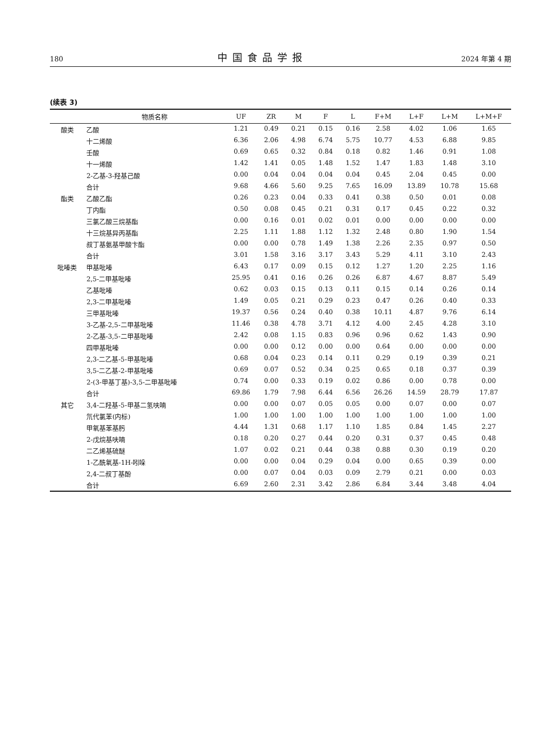180 中国食品学报 2024 年第 4 期
(续表 3)
| | 物质名称 | UF | ZR | M | F | L | F+M | L+F | L+M | L+M+F |
| --- | --- | --- | --- | --- | --- | --- | --- | --- | --- | --- |
| 酸类 | 乙酸 | 1.21 | 0.49 | 0.21 | 0.15 | 0.16 | 2.58 | 4.02 | 1.06 | 1.65 |
| | 十二烯酸 | 6.36 | 2.06 | 4.98 | 6.74 | 5.75 | 10.77 | 4.53 | 6.88 | 9.85 |
| | 壬酸 | 0.69 | 0.65 | 0.32 | 0.84 | 0.18 | 0.82 | 1.46 | 0.91 | 1.08 |
| | 十一烯酸 | 1.42 | 1.41 | 0.05 | 1.48 | 1.52 | 1.47 | 1.83 | 1.48 | 3.10 |
| | 2-乙基-3-羟基己酸 | 0.00 | 0.04 | 0.04 | 0.04 | 0.04 | 0.45 | 2.04 | 0.45 | 0.00 |
| | 合计 | 9.68 | 4.66 | 5.60 | 9.25 | 7.65 | 16.09 | 13.89 | 10.78 | 15.68 |
| 酯类 | 乙酸乙酯 | 0.26 | 0.23 | 0.04 | 0.33 | 0.41 | 0.38 | 0.50 | 0.01 | 0.08 |
| | 丁内酯 | 0.50 | 0.08 | 0.45 | 0.21 | 0.31 | 0.17 | 0.45 | 0.22 | 0.32 |
| | 三氯乙酸三烷基酯 | 0.00 | 0.16 | 0.01 | 0.02 | 0.01 | 0.00 | 0.00 | 0.00 | 0.00 |
| | 十三烷基异丙基酯 | 2.25 | 1.11 | 1.88 | 1.12 | 1.32 | 2.48 | 0.80 | 1.90 | 1.54 |
| | 叔丁基氨基甲酸卞酯 | 0.00 | 0.00 | 0.78 | 1.49 | 1.38 | 2.26 | 2.35 | 0.97 | 0.50 |
| | 合计 | 3.01 | 1.58 | 3.16 | 3.17 | 3.43 | 5.29 | 4.11 | 3.10 | 2.43 |
| 吡嗪类 | 甲基吡嗪 | 6.43 | 0.17 | 0.09 | 0.15 | 0.12 | 1.27 | 1.20 | 2.25 | 1.16 |
| | 2,5-二甲基吡嗪 | 25.95 | 0.41 | 0.16 | 0.26 | 0.26 | 6.87 | 4.67 | 8.87 | 5.49 |
| | 乙基吡嗪 | 0.62 | 0.03 | 0.15 | 0.13 | 0.11 | 0.15 | 0.14 | 0.26 | 0.14 |
| | 2,3-二甲基吡嗪 | 1.49 | 0.05 | 0.21 | 0.29 | 0.23 | 0.47 | 0.26 | 0.40 | 0.33 |
| | 三甲基吡嗪 | 19.37 | 0.56 | 0.24 | 0.40 | 0.38 | 10.11 | 4.87 | 9.76 | 6.14 |
| | 3-乙基-2,5-二甲基吡嗪 | 11.46 | 0.38 | 4.78 | 3.71 | 4.12 | 4.00 | 2.45 | 4.28 | 3.10 |
| | 2-乙基-3,5-二甲基吡嗪 | 2.42 | 0.08 | 1.15 | 0.83 | 0.96 | 0.96 | 0.62 | 1.43 | 0.90 |
| | 四甲基吡嗪 | 0.00 | 0.00 | 0.12 | 0.00 | 0.00 | 0.64 | 0.00 | 0.00 | 0.00 |
| | 2,3-二乙基-5-甲基吡嗪 | 0.68 | 0.04 | 0.23 | 0.14 | 0.11 | 0.29 | 0.19 | 0.39 | 0.21 |
| | 3,5-二乙基-2-甲基吡嗪 | 0.69 | 0.07 | 0.52 | 0.34 | 0.25 | 0.65 | 0.18 | 0.37 | 0.39 |
| | 2-(3-甲基丁基)-3,5-二甲基吡嗪 | 0.74 | 0.00 | 0.33 | 0.19 | 0.02 | 0.86 | 0.00 | 0.78 | 0.00 |
| | 合计 | 69.86 | 1.79 | 7.98 | 6.44 | 6.56 | 26.26 | 14.59 | 28.79 | 17.87 |
| 其它 | 3,4-二羟基-5-甲基二氢呋喃 | 0.00 | 0.00 | 0.07 | 0.05 | 0.05 | 0.00 | 0.07 | 0.00 | 0.07 |
| | 氘代氯苯(内标) | 1.00 | 1.00 | 1.00 | 1.00 | 1.00 | 1.00 | 1.00 | 1.00 | 1.00 |
| | 甲氧基苯基肟 | 4.44 | 1.31 | 0.68 | 1.17 | 1.10 | 1.85 | 0.84 | 1.45 | 2.27 |
| | 2-戊烷基呋喃 | 0.18 | 0.20 | 0.27 | 0.44 | 0.20 | 0.31 | 0.37 | 0.45 | 0.48 |
| | 二乙烯基硫醚 | 1.07 | 0.02 | 0.21 | 0.44 | 0.38 | 0.88 | 0.30 | 0.19 | 0.20 |
| | 1-乙酰氧基-1H-吲哚 | 0.00 | 0.00 | 0.04 | 0.29 | 0.04 | 0.00 | 0.65 | 0.39 | 0.00 |
| | 2,4-二叔丁基酚 | 0.00 | 0.07 | 0.04 | 0.03 | 0.09 | 2.79 | 0.21 | 0.00 | 0.03 |
| | 合计 | 6.69 | 2.60 | 2.31 | 3.42 | 2.86 | 6.84 | 3.44 | 3.48 | 4.04 |